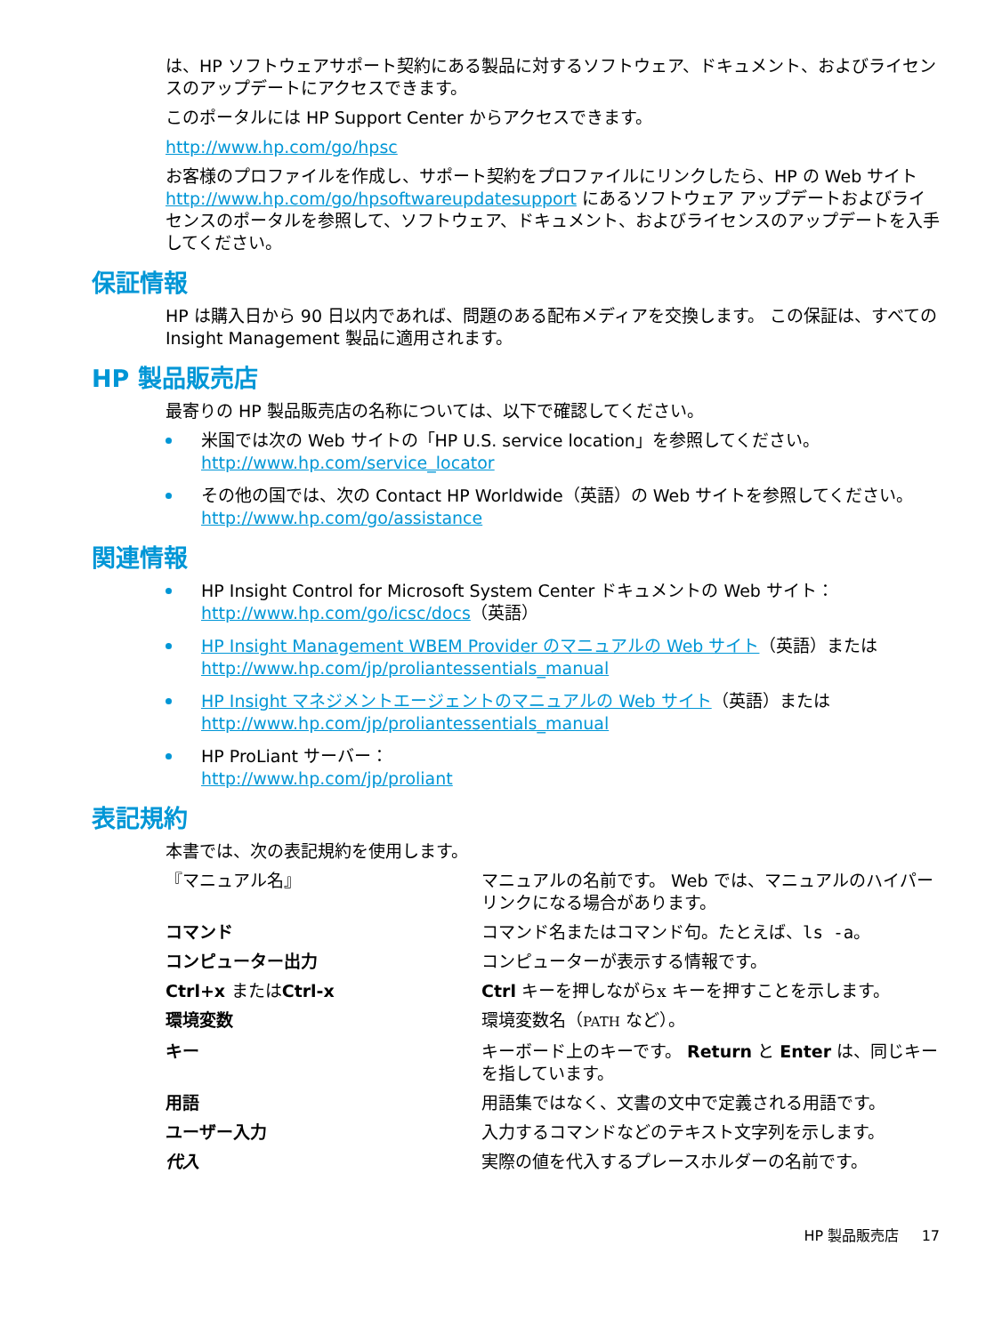は、HP ソフトウェアサポート契約にある製品に対するソフトウェア、ドキュメント、およびライセンスのアップデートにアクセスできます。
このポータルには HP Support Center からアクセスできます。
http://www.hp.com/go/hpsc
お客様のプロファイルを作成し、サポート契約をプロファイルにリンクしたら、HP の Web サイト http://www.hp.com/go/hpsoftwareupdatesupport にあるソフトウェア アップデートおよびライセンスのポータルを参照して、ソフトウェア、ドキュメント、およびライセンスのアップデートを入手してください。
保証情報
HP は購入日から 90 日以内であれば、問題のある配布メディアを交換します。 この保証は、すべての Insight Management 製品に適用されます。
HP 製品販売店
最寄りの HP 製品販売店の名称については、以下で確認してください。
米国では次の Web サイトの「HP U.S. service location」を参照してください。
http://www.hp.com/service_locator
その他の国では、次の Contact HP Worldwide（英語）の Web サイトを参照してください。
http://www.hp.com/go/assistance
関連情報
HP Insight Control for Microsoft System Center ドキュメントの Web サイト：
http://www.hp.com/go/icsc/docs（英語）
HP Insight Management WBEM Provider のマニュアルの Web サイト（英語）または http://www.hp.com/jp/proliantessentials_manual
HP Insight マネジメントエージェントのマニュアルの Web サイト（英語）または http://www.hp.com/jp/proliantessentials_manual
HP ProLiant サーバー：
http://www.hp.com/jp/proliant
表記規約
本書では、次の表記規約を使用します。
| 『マニュアル名』 | マニュアルの名前です。 Web では、マニュアルのハイパーリンクになる場合があります。 |
| コマンド | コマンド名またはコマンド句。たとえば、 ls -a 。 |
| コンピューター出力 | コンピューターが表示する情報です。 |
| Ctrl+x または Ctrl-x | Ctrl キーを押しながら x キーを押すことを示します。 |
| 環境変数 | 環境変数名（ PATH など）。 |
| キー | キーボード上のキーです。 Return と Enter は、同じキーを指しています。 |
| 用語 | 用語集ではなく、文書の文中で定義される用語です。 |
| ユーザー入力 | 入力するコマンドなどのテキスト文字列を示します。 |
| 代入 | 実際の値を代入するプレースホルダーの名前です。 |
HP 製品販売店 17